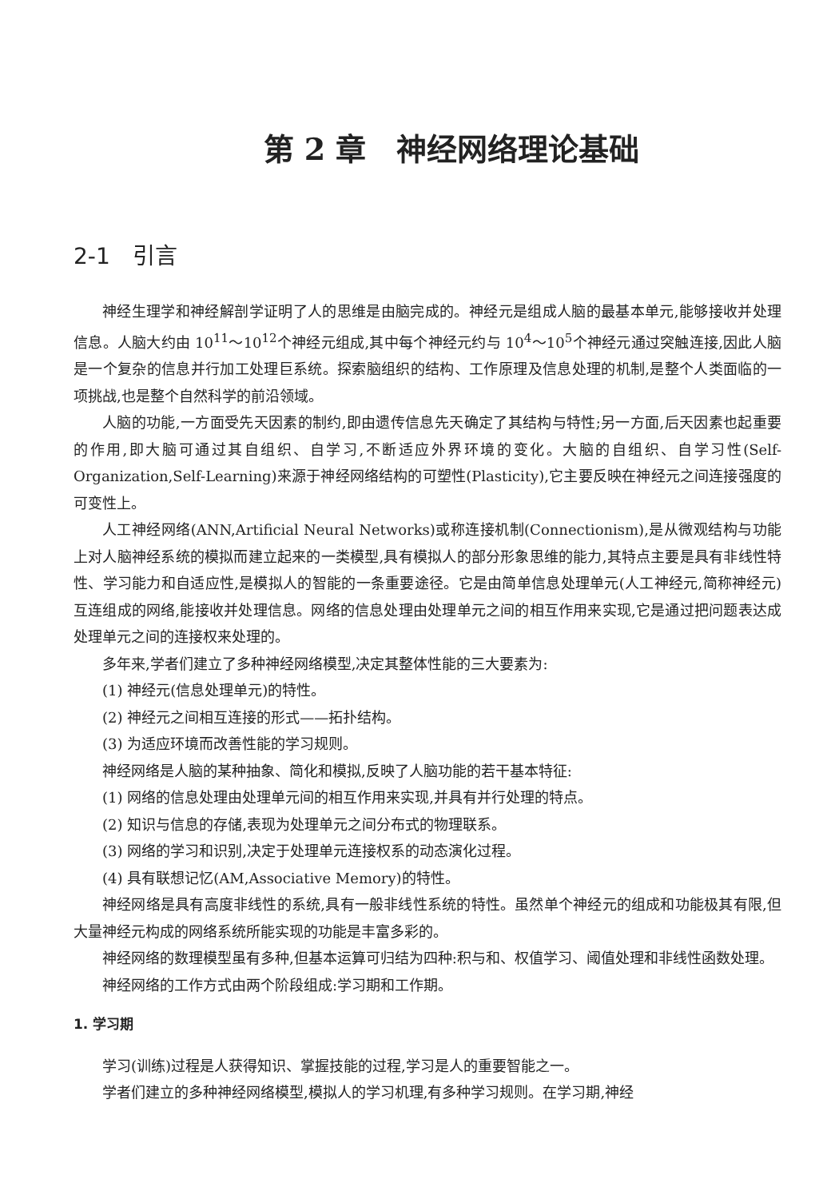第 2 章　神经网络理论基础
2-1　引言
神经生理学和神经解剖学证明了人的思维是由脑完成的。神经元是组成人脑的最基本单元,能够接收并处理信息。人脑大约由 10<sup>11</sup>～10<sup>12</sup>个神经元组成,其中每个神经元约与 10<sup>4</sup>～10<sup>5</sup>个神经元通过突触连接,因此人脑是一个复杂的信息并行加工处理巨系统。探索脑组织的结构、工作原理及信息处理的机制,是整个人类面临的一项挑战,也是整个自然科学的前沿领域。
人脑的功能,一方面受先天因素的制约,即由遗传信息先天确定了其结构与特性;另一方面,后天因素也起重要的作用,即大脑可通过其自组织、自学习,不断适应外界环境的变化。大脑的自组织、自学习性(Self-Organization,Self-Learning)来源于神经网络结构的可塑性(Plasticity),它主要反映在神经元之间连接强度的可变性上。
人工神经网络(ANN,Artificial Neural Networks)或称连接机制(Connectionism),是从微观结构与功能上对人脑神经系统的模拟而建立起来的一类模型,具有模拟人的部分形象思维的能力,其特点主要是具有非线性特性、学习能力和自适应性,是模拟人的智能的一条重要途径。它是由简单信息处理单元(人工神经元,简称神经元)互连组成的网络,能接收并处理信息。网络的信息处理由处理单元之间的相互作用来实现,它是通过把问题表达成处理单元之间的连接权来处理的。
多年来,学者们建立了多种神经网络模型,决定其整体性能的三大要素为:
(1) 神经元(信息处理单元)的特性。
(2) 神经元之间相互连接的形式——拓扑结构。
(3) 为适应环境而改善性能的学习规则。
神经网络是人脑的某种抽象、简化和模拟,反映了人脑功能的若干基本特征:
(1) 网络的信息处理由处理单元间的相互作用来实现,并具有并行处理的特点。
(2) 知识与信息的存储,表现为处理单元之间分布式的物理联系。
(3) 网络的学习和识别,决定于处理单元连接权系的动态演化过程。
(4) 具有联想记忆(AM,Associative Memory)的特性。
神经网络是具有高度非线性的系统,具有一般非线性系统的特性。虽然单个神经元的组成和功能极其有限,但大量神经元构成的网络系统所能实现的功能是丰富多彩的。
神经网络的数理模型虽有多种,但基本运算可归结为四种:积与和、权值学习、阈值处理和非线性函数处理。
神经网络的工作方式由两个阶段组成:学习期和工作期。
1. 学习期
学习(训练)过程是人获得知识、掌握技能的过程,学习是人的重要智能之一。
学者们建立的多种神经网络模型,模拟人的学习机理,有多种学习规则。在学习期,神经